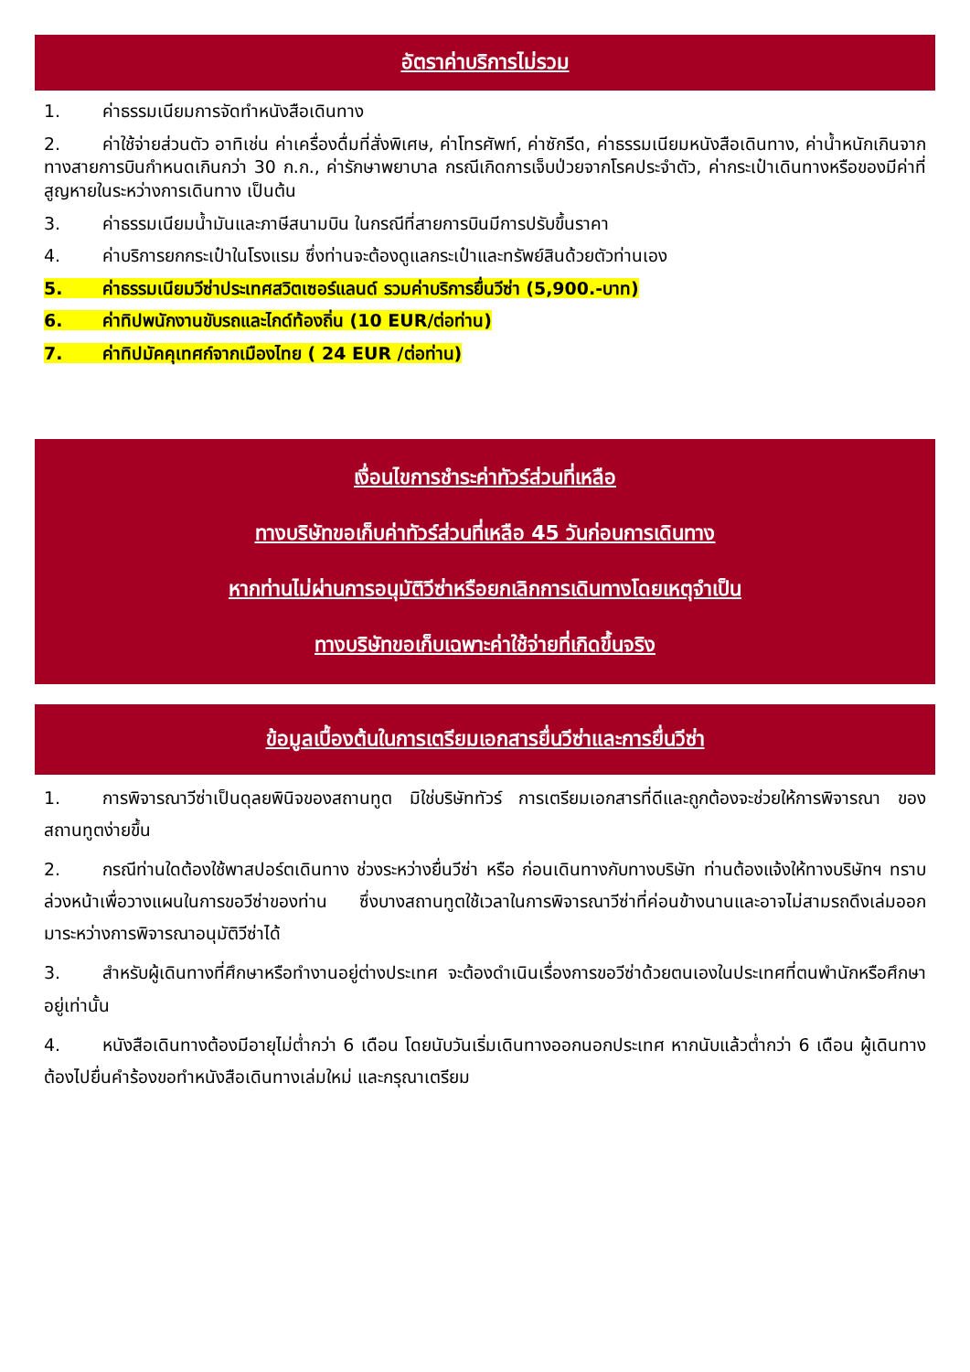อัตราค่าบริการไม่รวม
1. ค่าธรรมเนียมการจัดทำหนังสือเดินทาง
2. ค่าใช้จ่ายส่วนตัว อาทิเช่น ค่าเครื่องดื่มที่สั่งพิเศษ, ค่าโทรศัพท์, ค่าซักรีด, ค่าธรรมเนียมหนังสือเดินทาง, ค่าน้ำหนักเกินจากทางสายการบินกำหนดเกินกว่า 30 ก.ก., ค่ารักษาพยาบาล กรณีเกิดการเจ็บป่วยจากโรคประจำตัว, ค่ากระเป๋าเดินทางหรือของมีค่าที่สูญหายในระหว่างการเดินทาง เป็นต้น
3. ค่าธรรมเนียมน้ำมันและภาษีสนามบิน ในกรณีที่สายการบินมีการปรับขึ้นราคา
4. ค่าบริการยกกระเป๋าในโรงแรม ซึ่งท่านจะต้องดูแลกระเป๋าและทรัพย์สินด้วยตัวท่านเอง
5. ค่าธรรมเนียมวีซ่าประเทศสวิตเซอร์แลนด์ รวมค่าบริการยื่นวีซ่า (5,900.-บาท)
6. ค่าทิปพนักงานขับรถและไกด์ท้องถิ่น (10 EUR/ต่อท่าน)
7. ค่าทิปมัคคุเทศก์จากเมืองไทย ( 24 EUR /ต่อท่าน)
เงื่อนไขการชำระค่าทัวร์ส่วนที่เหลือ
ทางบริษัทขอเก็บค่าทัวร์ส่วนที่เหลือ 45 วันก่อนการเดินทาง
หากท่านไม่ผ่านการอนุมัติวีซ่าหรือยกเลิกการเดินทางโดยเหตุจำเป็น
ทางบริษัทขอเก็บเฉพาะค่าใช้จ่ายที่เกิดขึ้นจริง
ข้อมูลเบื้องต้นในการเตรียมเอกสารยื่นวีซ่าและการยื่นวีซ่า
1. การพิจารณาวีซ่าเป็นดุลยพินิจของสถานทูต มิใช่บริษัททัวร์ การเตรียมเอกสารที่ดีและถูกต้องจะช่วยให้การพิจารณา ของสถานทูตง่ายขึ้น
2. กรณีท่านใดต้องใช้พาสปอร์ตเดินทาง ช่วงระหว่างยื่นวีซ่า หรือ ก่อนเดินทางกับทางบริษัท ท่านต้องแจ้งให้ทางบริษัทฯ ทราบล่วงหน้าเพื่อวางแผนในการขอวีซ่าของท่าน ซึ่งบางสถานทูตใช้เวลาในการพิจารณาวีซ่าที่ค่อนข้างนานและอาจไม่สามรถดึงเล่มออกมาระหว่างการพิจารณาอนุมัติวีซ่าได้
3. สำหรับผู้เดินทางที่ศึกษาหรือทำงานอยู่ต่างประเทศ จะต้องดำเนินเรื่องการขอวีซ่าด้วยตนเองในประเทศที่ตนพำนักหรือศึกษาอยู่เท่านั้น
4. หนังสือเดินทางต้องมีอายุไม่ต่ำกว่า 6 เดือน โดยนับวันเริ่มเดินทางออกนอกประเทศ หากนับแล้วต่ำกว่า 6 เดือน ผู้เดินทางต้องไปยื่นคำร้องขอทำหนังสือเดินทางเล่มใหม่ และกรุณาเตรียม